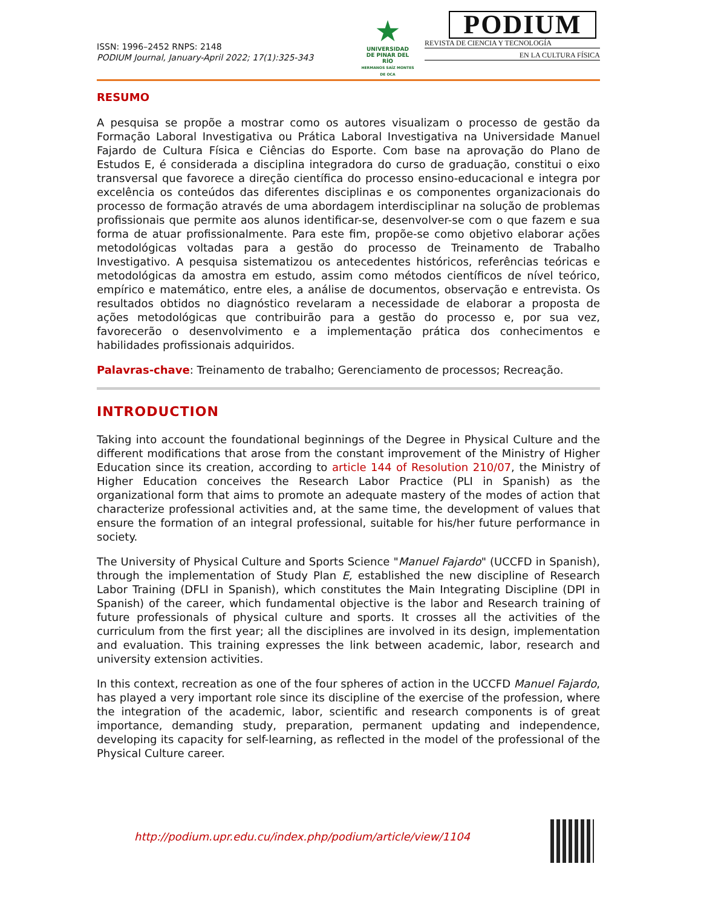ISSN: 1996–2452 RNPS: 2148
PODIUM Journal, January-April 2022; 17(1):325-343
★
UNIVERSIDAD
DE PINAR DEL RÍO
HERMANOS SAÍZ MONTES DE OCA
PODIUM
REVISTA DE CIENCIA Y TECNOLOGÍA
EN LA CULTURA FÍSICA
RESUMO
A pesquisa se propõe a mostrar como os autores visualizam o processo de gestão da Formação Laboral Investigativa ou Prática Laboral Investigativa na Universidade Manuel Fajardo de Cultura Física e Ciências do Esporte. Com base na aprovação do Plano de Estudos E, é considerada a disciplina integradora do curso de graduação, constitui o eixo transversal que favorece a direção científica do processo ensino-educacional e integra por excelência os conteúdos das diferentes disciplinas e os componentes organizacionais do processo de formação através de uma abordagem interdisciplinar na solução de problemas profissionais que permite aos alunos identificar-se, desenvolver-se com o que fazem e sua forma de atuar profissionalmente. Para este fim, propõe-se como objetivo elaborar ações metodológicas voltadas para a gestão do processo de Treinamento de Trabalho Investigativo. A pesquisa sistematizou os antecedentes históricos, referências teóricas e metodológicas da amostra em estudo, assim como métodos científicos de nível teórico, empírico e matemático, entre eles, a análise de documentos, observação e entrevista. Os resultados obtidos no diagnóstico revelaram a necessidade de elaborar a proposta de ações metodológicas que contribuirão para a gestão do processo e, por sua vez, favorecerão o desenvolvimento e a implementação prática dos conhecimentos e habilidades profissionais adquiridos.
Palavras-chave: Treinamento de trabalho; Gerenciamento de processos; Recreação.
INTRODUCTION
Taking into account the foundational beginnings of the Degree in Physical Culture and the different modifications that arose from the constant improvement of the Ministry of Higher Education since its creation, according to article 144 of Resolution 210/07, the Ministry of Higher Education conceives the Research Labor Practice (PLI in Spanish) as the organizational form that aims to promote an adequate mastery of the modes of action that characterize professional activities and, at the same time, the development of values that ensure the formation of an integral professional, suitable for his/her future performance in society.
The University of Physical Culture and Sports Science "Manuel Fajardo" (UCCFD in Spanish), through the implementation of Study Plan E, established the new discipline of Research Labor Training (DFLI in Spanish), which constitutes the Main Integrating Discipline (DPI in Spanish) of the career, which fundamental objective is the labor and Research training of future professionals of physical culture and sports. It crosses all the activities of the curriculum from the first year; all the disciplines are involved in its design, implementation and evaluation. This training expresses the link between academic, labor, research and university extension activities.
In this context, recreation as one of the four spheres of action in the UCCFD Manuel Fajardo, has played a very important role since its discipline of the exercise of the profession, where the integration of the academic, labor, scientific and research components is of great importance, demanding study, preparation, permanent updating and independence, developing its capacity for self-learning, as reflected in the model of the professional of the Physical Culture career.
http://podium.upr.edu.cu/index.php/podium/article/view/1104